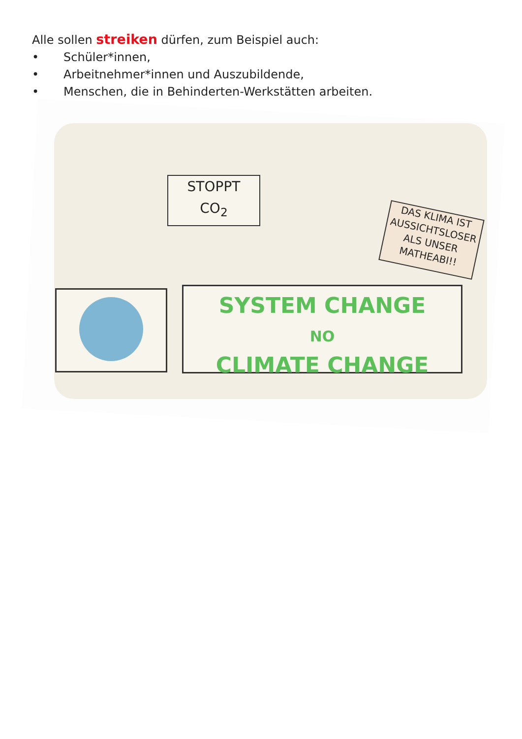Alle sollen streiken dürfen, zum Beispiel auch:
• Schüler*innen,
• Arbeitnehmer*innen und Auszubildende,
• Menschen, die in Behinderten-Werkstätten arbeiten.
STOPPT
CO<sub>2</sub>
DAS KLIMA IST AUSSICHTSLOSER ALS UNSER MATHEABI!!
SYSTEM CHANGE
NO
CLIMATE CHANGE